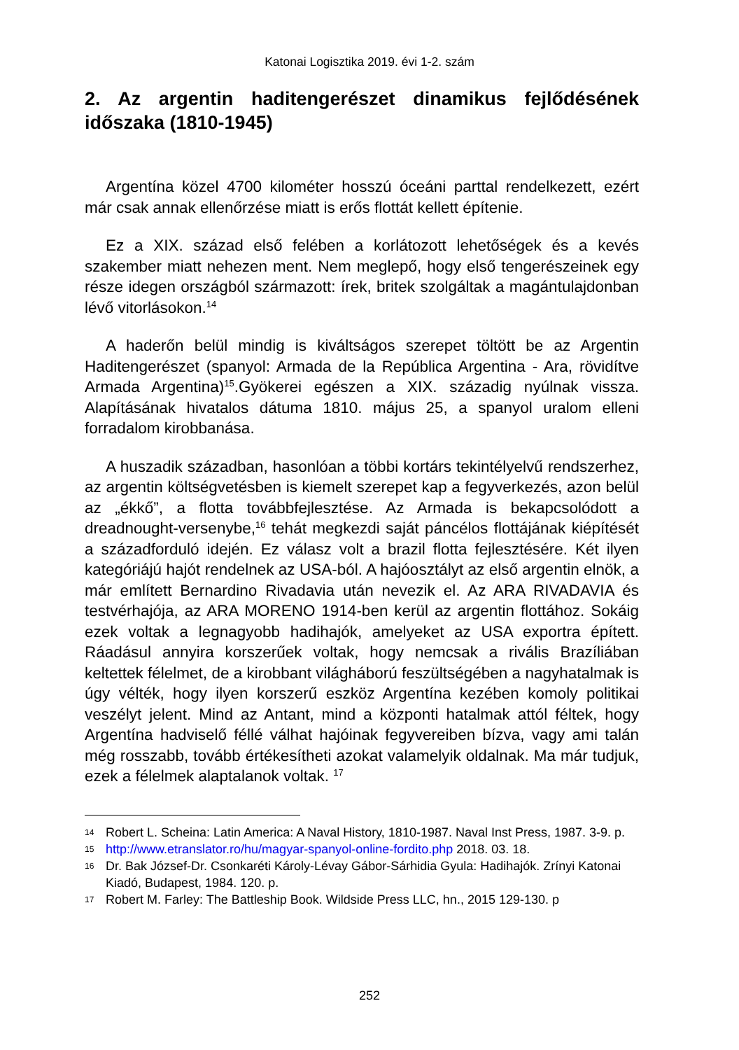Katonai Logisztika 2019. évi 1-2. szám
2. Az argentin haditengerészet dinamikus fejlődésének időszaka (1810-1945)
Argentína közel 4700 kilométer hosszú óceáni parttal rendelkezett, ezért már csak annak ellenőrzése miatt is erős flottát kellett építenie.
Ez a XIX. század első felében a korlátozott lehetőségek és a kevés szakember miatt nehezen ment. Nem meglepő, hogy első tengerészeinek egy része idegen országból származott: írek, britek szolgáltak a magántulajdonban lévő vitorlásokon.<sup>14</sup>
A haderőn belül mindig is kiváltságos szerepet töltött be az Argentin Haditengerészet (spanyol: Armada de la República Argentina - Ara, rövidítve Armada Argentina)<sup>15</sup>.Gyökerei egészen a XIX. századig nyúlnak vissza. Alapításának hivatalos dátuma 1810. május 25, a spanyol uralom elleni forradalom kirobbanása.
A huszadik században, hasonlóan a többi kortárs tekintélyelvű rendszerhez, az argentin költségvetésben is kiemelt szerepet kap a fegyverkezés, azon belül az „ékkő”, a flotta továbbfejlesztése. Az Armada is bekapcsolódott a dreadnought-versenybe,<sup>16</sup> tehát megkezdi saját páncélos flottájának kiépítését a századforduló idején. Ez válasz volt a brazil flotta fejlesztésére. Két ilyen kategóriájú hajót rendelnek az USA-ból. A hajóosztályt az első argentin elnök, a már említett Bernardino Rivadavia után nevezik el. Az ARA RIVADAVIA és testvérhajója, az ARA MORENO 1914-ben kerül az argentin flottához. Sokáig ezek voltak a legnagyobb hadihajók, amelyeket az USA exportra épített. Ráadásul annyira korszerűek voltak, hogy nemcsak a rivális Brazíliában keltettek félelmet, de a kirobbant világháború feszültségében a nagyhatalmak is úgy vélték, hogy ilyen korszerű eszköz Argentína kezében komoly politikai veszélyt jelent. Mind az Antant, mind a központi hatalmak attól féltek, hogy Argentína hadviselő féllé válhat hajóinak fegyvereiben bízva, vagy ami talán még rosszabb, tovább értékesítheti azokat valamelyik oldalnak. Ma már tudjuk, ezek a félelmek alaptalanok voltak. <sup>17</sup>
14 Robert L. Scheina: Latin America: A Naval History, 1810-1987. Naval Inst Press, 1987. 3-9. p.
15 http://www.etranslator.ro/hu/magyar-spanyol-online-fordito.php 2018. 03. 18.
16 Dr. Bak József-Dr. Csonkaréti Károly-Lévay Gábor-Sárhidia Gyula: Hadihajók. Zrínyi Katonai Kiadó, Budapest, 1984. 120. p.
17 Robert M. Farley: The Battleship Book. Wildside Press LLC, hn., 2015 129-130. p
252